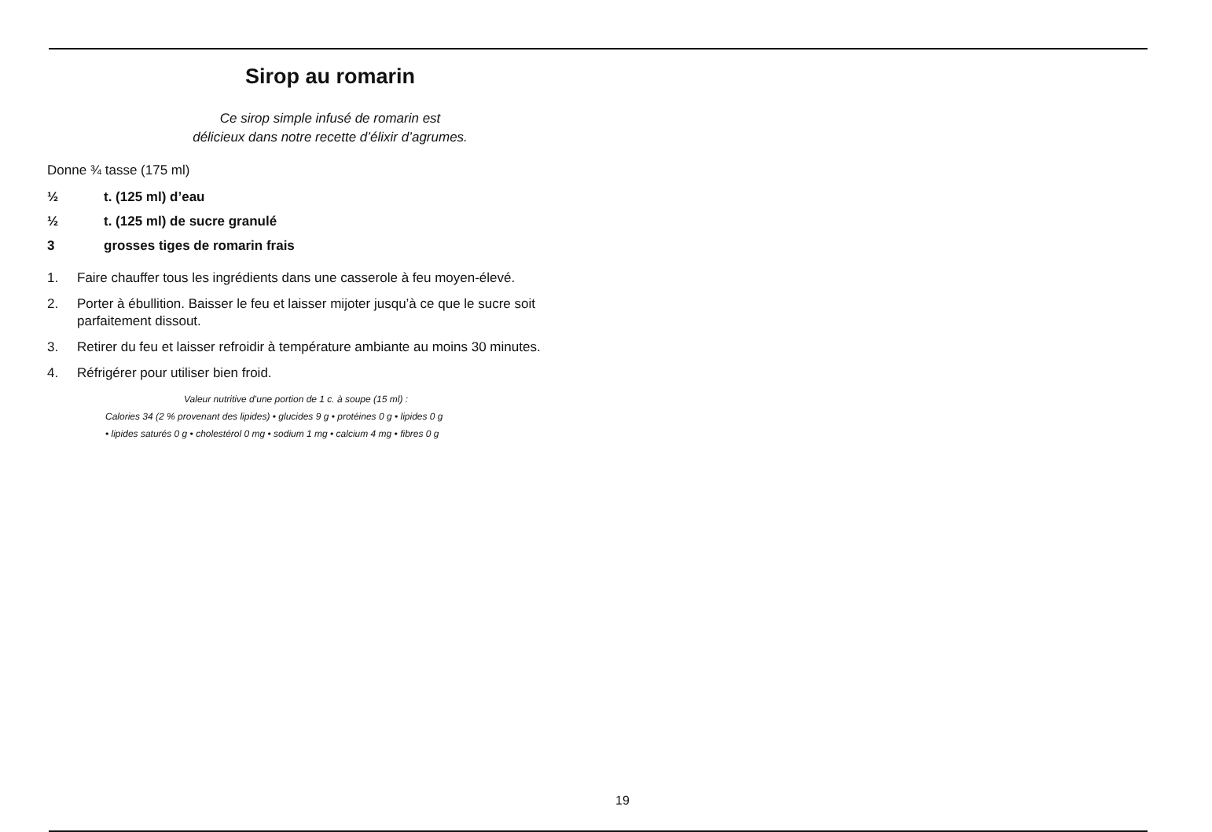Sirop au romarin
Ce sirop simple infusé de romarin est
délicieux dans notre recette d’élixir d’agrumes.
Donne ¾ tasse (175 ml)
½ t. (125 ml) d’eau
½ t. (125 ml) de sucre granulé
3 grosses tiges de romarin frais
1. Faire chauffer tous les ingrédients dans une casserole à feu moyen-élevé.
2. Porter à ébullition. Baisser le feu et laisser mijoter jusqu’à ce que le sucre soit parfaitement dissout.
3. Retirer du feu et laisser refroidir à température ambiante au moins 30 minutes.
4. Réfrigérer pour utiliser bien froid.
Valeur nutritive d’une portion de 1 c. à soupe (15 ml) :
Calories 34 (2 % provenant des lipides) • glucides 9 g • protéines 0 g • lipides 0 g
• lipides saturés 0 g • cholestérol 0 mg • sodium 1 mg • calcium 4 mg • fibres 0 g
19